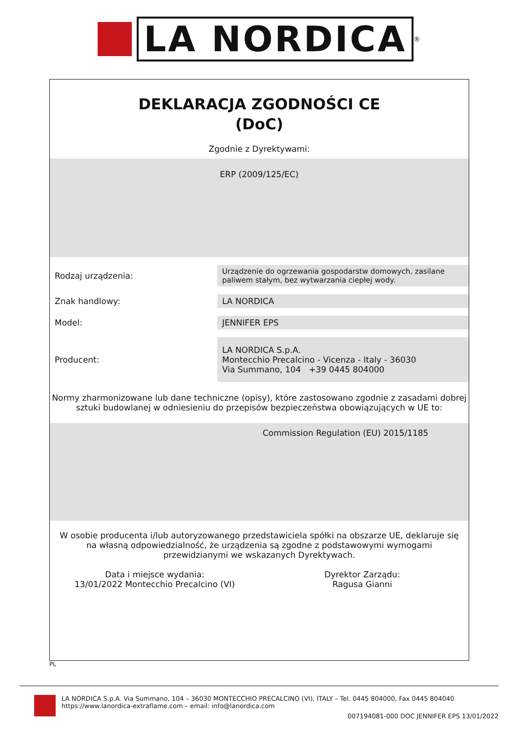LA NORDICA
<sup>®</sup>
DEKLARACJA ZGODNOŚCI CE
(DoC)
Zgodnie z Dyrektywami:
ERP (2009/125/EC)
| Rodzaj urządzenia: | Urządzenie do ogrzewania gospodarstw domowych, zasilane paliwem stałym, bez wytwarzania ciepłej wody. |
| Znak handlowy: | LA NORDICA |
| Model: | JENNIFER EPS |
| Producent: | LA NORDICA S.p.A. Montecchio Precalcino - Vicenza - Italy - 36030 Via Summano, 104 +39 0445 804000 |
Normy zharmonizowane lub dane techniczne (opisy), które zastosowano zgodnie z zasadami dobrej sztuki budowlanej w odniesieniu do przepisów bezpieczeństwa obowiązujących w UE to:
Commission Regulation (EU) 2015/1185
W osobie producenta i/lub autoryzowanego przedstawiciela spółki na obszarze UE, deklaruje się na własną odpowiedzialność, że urządzenia są zgodne z podstawowymi wymogami przewidzianymi we wskazanych Dyrektywach.
Data i miejsce wydania:
13/01/2022 Montecchio Precalcino (VI)
Dyrektor Zarządu:
Ragusa Gianni
PL
LA NORDICA S.p.A. Via Summano, 104 – 36030 MONTECCHIO PRECALCINO (VI), ITALY – Tel. 0445 804000, Fax 0445 804040
https://www.lanordica-extraflame.com – email: info@lanordica.com
007194081-000 DOC JENNIFER EPS 13/01/2022